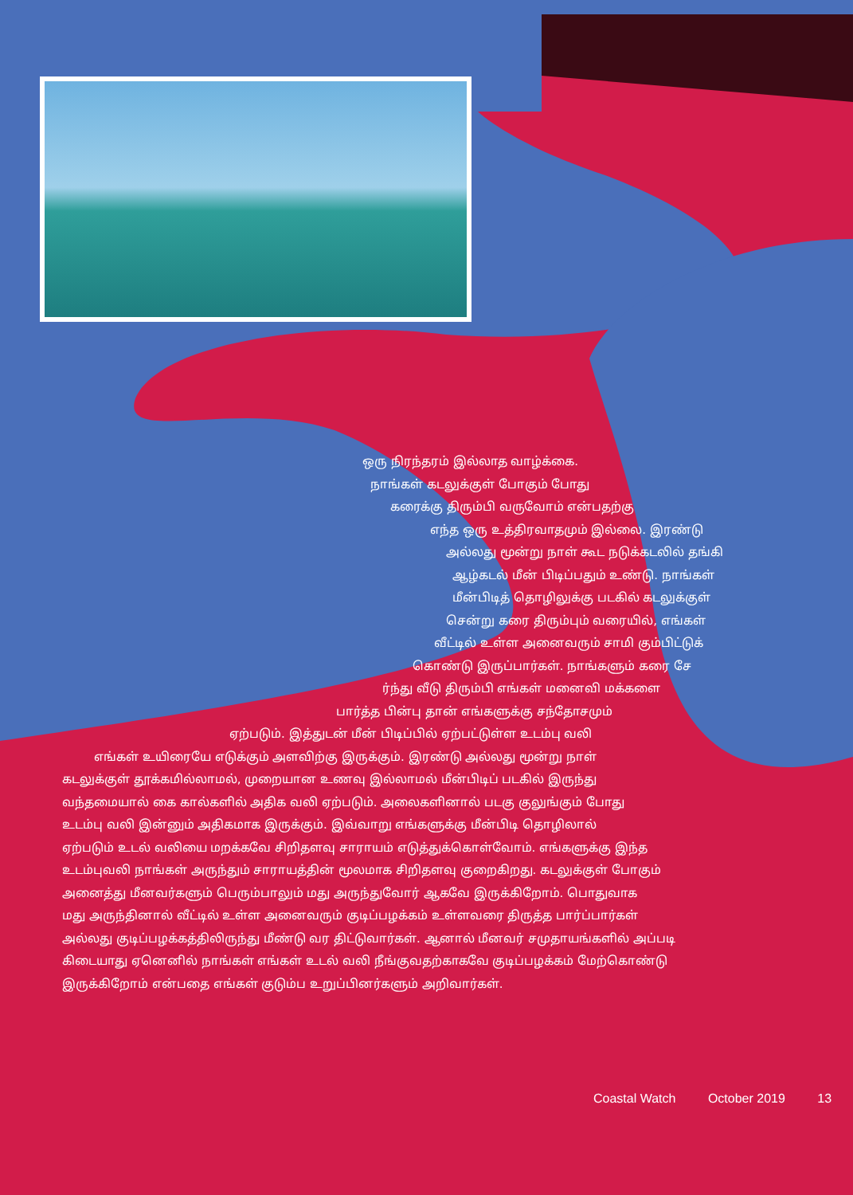ஒரு நிரந்தரம் இல்லாத வாழ்க்கை.
நாங்கள் கடலுக்குள் போகும் போது
கரைக்கு திரும்பி வருவோம் என்பதற்கு
எந்த ஒரு உத்திரவாதமும் இல்லை. இரண்டு
அல்லது மூன்று நாள் கூட நடுக்கடலில் தங்கி
ஆழ்கடல் மீன் பிடிப்பதும் உண்டு. நாங்கள்
மீன்பிடித் தொழிலுக்கு படகில் கடலுக்குள்
சென்று கரை திரும்பும் வரையில், எங்கள்
வீட்டில் உள்ள அனைவரும் சாமி கும்பிட்டுக்
கொண்டு இருப்பார்கள். நாங்களும் கரை சே
ர்ந்து வீடு திரும்பி எங்கள் மனைவி மக்களை
பார்த்த பின்பு தான் எங்களுக்கு சந்தோசமும்
ஏற்படும். இத்துடன் மீன் பிடிப்பில் ஏற்பட்டுள்ள உடம்பு வலி
எங்கள் உயிரையே எடுக்கும் அளவிற்கு இருக்கும். இரண்டு அல்லது மூன்று நாள்
கடலுக்குள் தூக்கமில்லாமல், முறையான உணவு இல்லாமல் மீன்பிடிப் படகில் இருந்து
வந்தமையால் கை கால்களில் அதிக வலி ஏற்படும். அலைகளினால் படகு குலுங்கும் போது
உடம்பு வலி இன்னும் அதிகமாக இருக்கும். இவ்வாறு எங்களுக்கு மீன்பிடி தொழிலால்
ஏற்படும் உடல் வலியை மறக்கவே சிறிதளவு சாராயம் எடுத்துக்கொள்வோம். எங்களுக்கு இந்த
உடம்புவலி நாங்கள் அருந்தும் சாராயத்தின் மூலமாக சிறிதளவு குறைகிறது. கடலுக்குள் போகும்
அனைத்து மீனவர்களும் பெரும்பாலும் மது அருந்துவோர் ஆகவே இருக்கிறோம். பொதுவாக
மது அருந்தினால் வீட்டில் உள்ள அனைவரும் குடிப்பழக்கம் உள்ளவரை திருத்த பார்ப்பார்கள்
அல்லது குடிப்பழக்கத்திலிருந்து மீண்டு வர திட்டுவார்கள். ஆனால் மீனவர் சமுதாயங்களில் அப்படி
கிடையாது ஏனெனில் நாங்கள் எங்கள் உடல் வலி நீங்குவதற்காகவே குடிப்பழக்கம் மேற்கொண்டு
இருக்கிறோம் என்பதை எங்கள் குடும்ப உறுப்பினர்களும் அறிவார்கள்.
Coastal Watch October 2019 13